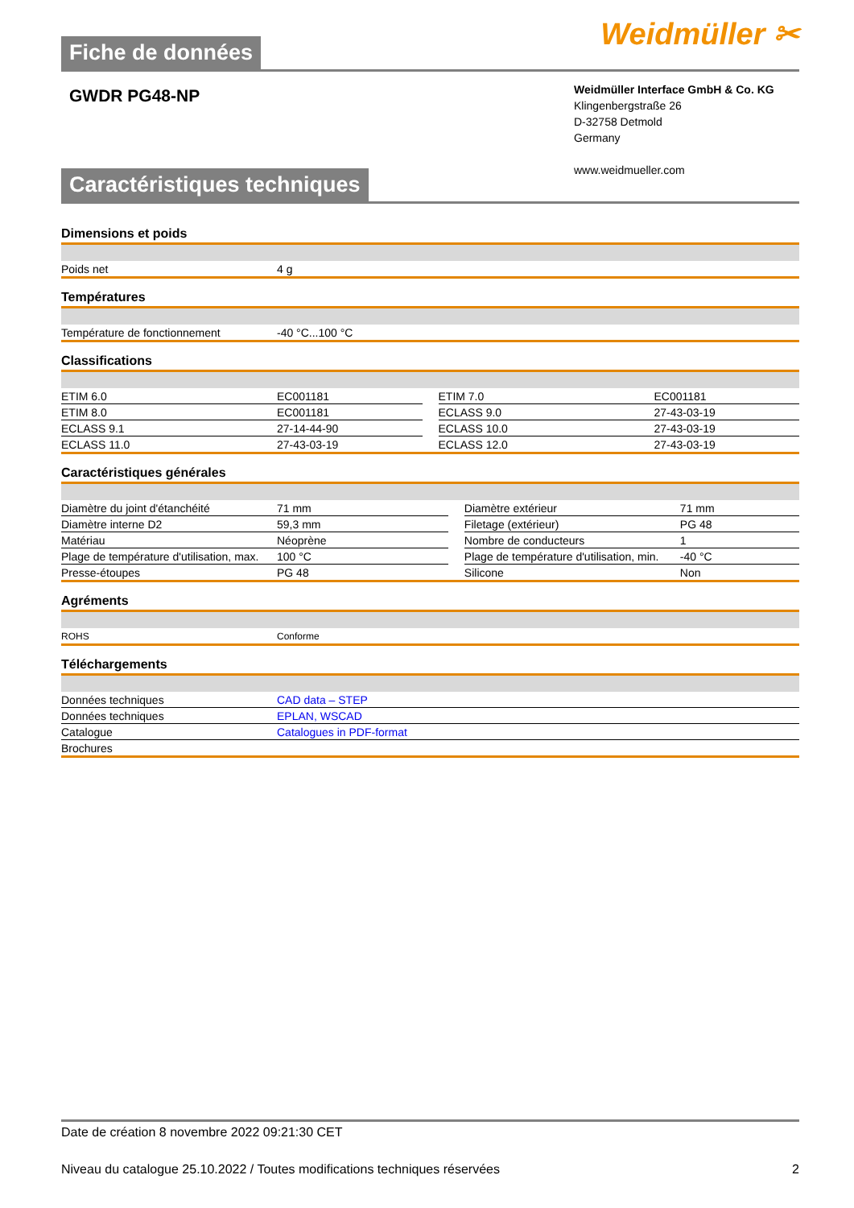Fiche de données
Weidmüller ✂
GWDR PG48-NP
Weidmüller Interface GmbH & Co. KG
Klingenbergstraße 26
D-32758 Detmold
Germany
www.weidmueller.com
Caractéristiques techniques
Dimensions et poids
| Poids net | 4 g |
Températures
| Température de fonctionnement | -40 °C...100 °C |
Classifications
| ETIM 6.0 | EC001181 | | ETIM 7.0 | EC001181 |
| ETIM 8.0 | EC001181 | | ECLASS 9.0 | 27-43-03-19 |
| ECLASS 9.1 | 27-14-44-90 | | ECLASS 10.0 | 27-43-03-19 |
| ECLASS 11.0 | 27-43-03-19 | | ECLASS 12.0 | 27-43-03-19 |
Caractéristiques générales
| Diamètre du joint d'étanchéité | 71 mm | | Diamètre extérieur | 71 mm |
| Diamètre interne D2 | 59,3 mm | | Filetage (extérieur) | PG 48 |
| Matériau | Néoprène | | Nombre de conducteurs | 1 |
| Plage de température d'utilisation, max. | 100 °C | | Plage de température d'utilisation, min. | -40 °C |
| Presse-étoupes | PG 48 | | Silicone | Non |
Agréments
| ROHS | Conforme |
Téléchargements
| Données techniques | CAD data – STEP |
| Données techniques | EPLAN, WSCAD |
| Catalogue | Catalogues in PDF-format |
| Brochures | |
Date de création 8 novembre 2022 09:21:30 CET
Niveau du catalogue 25.10.2022 / Toutes modifications techniques réservées 2